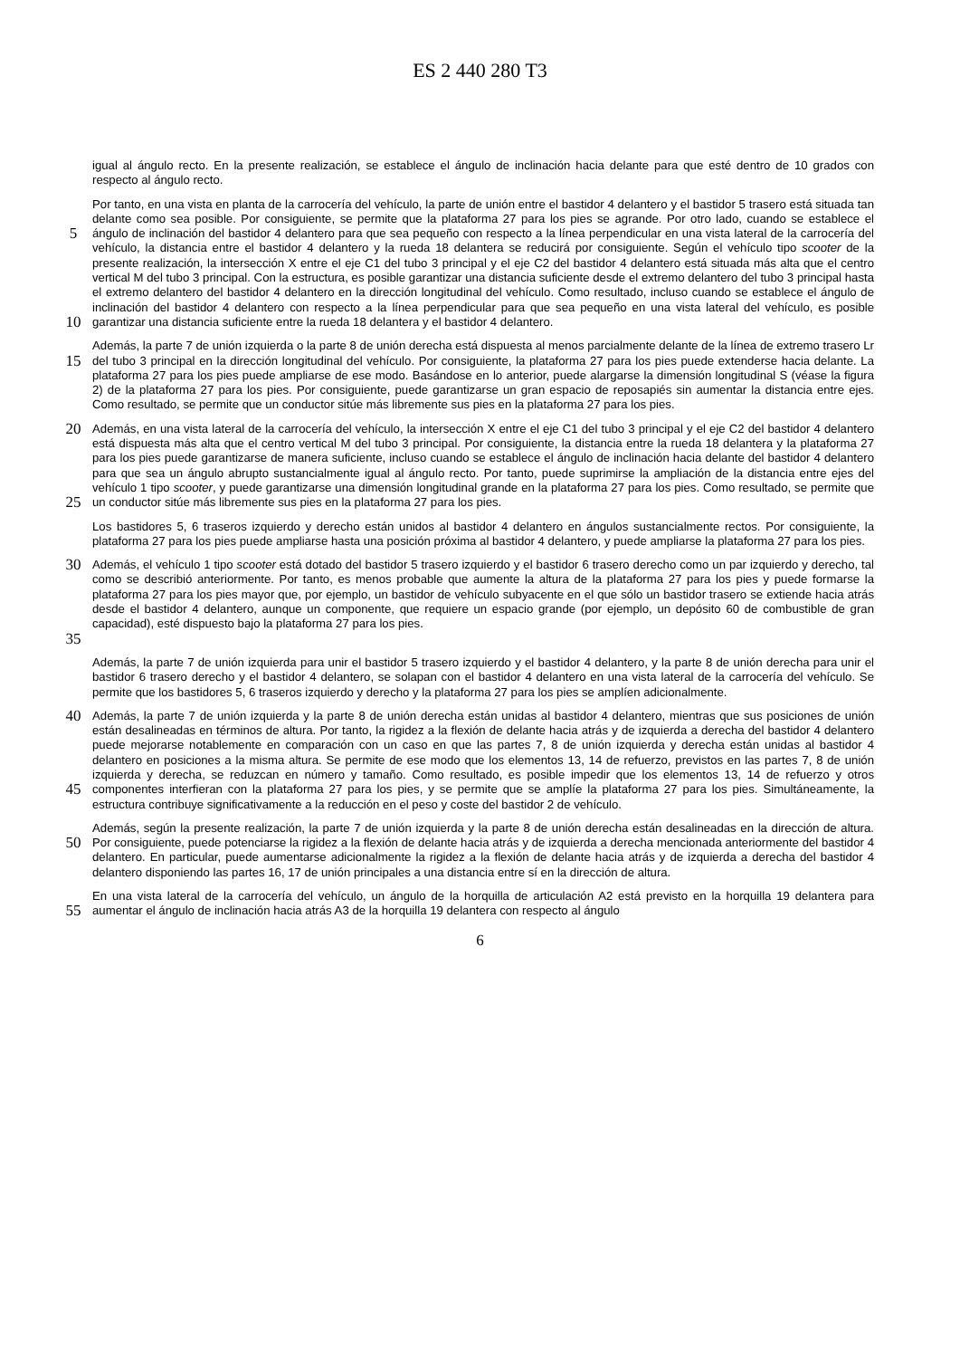ES 2 440 280 T3
igual al ángulo recto. En la presente realización, se establece el ángulo de inclinación hacia delante para que esté dentro de 10 grados con respecto al ángulo recto.
5
10
Por tanto, en una vista en planta de la carrocería del vehículo, la parte de unión entre el bastidor 4 delantero y el bastidor 5 trasero está situada tan delante como sea posible. Por consiguiente, se permite que la plataforma 27 para los pies se agrande. Por otro lado, cuando se establece el ángulo de inclinación del bastidor 4 delantero para que sea pequeño con respecto a la línea perpendicular en una vista lateral de la carrocería del vehículo, la distancia entre el bastidor 4 delantero y la rueda 18 delantera se reducirá por consiguiente. Según el vehículo tipo scooter de la presente realización, la intersección X entre el eje C1 del tubo 3 principal y el eje C2 del bastidor 4 delantero está situada más alta que el centro vertical M del tubo 3 principal. Con la estructura, es posible garantizar una distancia suficiente desde el extremo delantero del tubo 3 principal hasta el extremo delantero del bastidor 4 delantero en la dirección longitudinal del vehículo. Como resultado, incluso cuando se establece el ángulo de inclinación del bastidor 4 delantero con respecto a la línea perpendicular para que sea pequeño en una vista lateral del vehículo, es posible garantizar una distancia suficiente entre la rueda 18 delantera y el bastidor 4 delantero.
15
Además, la parte 7 de unión izquierda o la parte 8 de unión derecha está dispuesta al menos parcialmente delante de la línea de extremo trasero Lr del tubo 3 principal en la dirección longitudinal del vehículo. Por consiguiente, la plataforma 27 para los pies puede extenderse hacia delante. La plataforma 27 para los pies puede ampliarse de ese modo. Basándose en lo anterior, puede alargarse la dimensión longitudinal S (véase la figura 2) de la plataforma 27 para los pies. Por consiguiente, puede garantizarse un gran espacio de reposapiés sin aumentar la distancia entre ejes. Como resultado, se permite que un conductor sitúe más libremente sus pies en la plataforma 27 para los pies.
20
25
Además, en una vista lateral de la carrocería del vehículo, la intersección X entre el eje C1 del tubo 3 principal y el eje C2 del bastidor 4 delantero está dispuesta más alta que el centro vertical M del tubo 3 principal. Por consiguiente, la distancia entre la rueda 18 delantera y la plataforma 27 para los pies puede garantizarse de manera suficiente, incluso cuando se establece el ángulo de inclinación hacia delante del bastidor 4 delantero para que sea un ángulo abrupto sustancialmente igual al ángulo recto. Por tanto, puede suprimirse la ampliación de la distancia entre ejes del vehículo 1 tipo scooter, y puede garantizarse una dimensión longitudinal grande en la plataforma 27 para los pies. Como resultado, se permite que un conductor sitúe más libremente sus pies en la plataforma 27 para los pies.
Los bastidores 5, 6 traseros izquierdo y derecho están unidos al bastidor 4 delantero en ángulos sustancialmente rectos. Por consiguiente, la plataforma 27 para los pies puede ampliarse hasta una posición próxima al bastidor 4 delantero, y puede ampliarse la plataforma 27 para los pies.
30
35
Además, el vehículo 1 tipo scooter está dotado del bastidor 5 trasero izquierdo y el bastidor 6 trasero derecho como un par izquierdo y derecho, tal como se describió anteriormente. Por tanto, es menos probable que aumente la altura de la plataforma 27 para los pies y puede formarse la plataforma 27 para los pies mayor que, por ejemplo, un bastidor de vehículo subyacente en el que sólo un bastidor trasero se extiende hacia atrás desde el bastidor 4 delantero, aunque un componente, que requiere un espacio grande (por ejemplo, un depósito 60 de combustible de gran capacidad), esté dispuesto bajo la plataforma 27 para los pies.
Además, la parte 7 de unión izquierda para unir el bastidor 5 trasero izquierdo y el bastidor 4 delantero, y la parte 8 de unión derecha para unir el bastidor 6 trasero derecho y el bastidor 4 delantero, se solapan con el bastidor 4 delantero en una vista lateral de la carrocería del vehículo. Se permite que los bastidores 5, 6 traseros izquierdo y derecho y la plataforma 27 para los pies se amplíen adicionalmente.
40
45
Además, la parte 7 de unión izquierda y la parte 8 de unión derecha están unidas al bastidor 4 delantero, mientras que sus posiciones de unión están desalineadas en términos de altura. Por tanto, la rigidez a la flexión de delante hacia atrás y de izquierda a derecha del bastidor 4 delantero puede mejorarse notablemente en comparación con un caso en que las partes 7, 8 de unión izquierda y derecha están unidas al bastidor 4 delantero en posiciones a la misma altura. Se permite de ese modo que los elementos 13, 14 de refuerzo, previstos en las partes 7, 8 de unión izquierda y derecha, se reduzcan en número y tamaño. Como resultado, es posible impedir que los elementos 13, 14 de refuerzo y otros componentes interfieran con la plataforma 27 para los pies, y se permite que se amplíe la plataforma 27 para los pies. Simultáneamente, la estructura contribuye significativamente a la reducción en el peso y coste del bastidor 2 de vehículo.
50
Además, según la presente realización, la parte 7 de unión izquierda y la parte 8 de unión derecha están desalineadas en la dirección de altura. Por consiguiente, puede potenciarse la rigidez a la flexión de delante hacia atrás y de izquierda a derecha mencionada anteriormente del bastidor 4 delantero. En particular, puede aumentarse adicionalmente la rigidez a la flexión de delante hacia atrás y de izquierda a derecha del bastidor 4 delantero disponiendo las partes 16, 17 de unión principales a una distancia entre sí en la dirección de altura.
55
En una vista lateral de la carrocería del vehículo, un ángulo de la horquilla de articulación A2 está previsto en la horquilla 19 delantera para aumentar el ángulo de inclinación hacia atrás A3 de la horquilla 19 delantera con respecto al ángulo
6